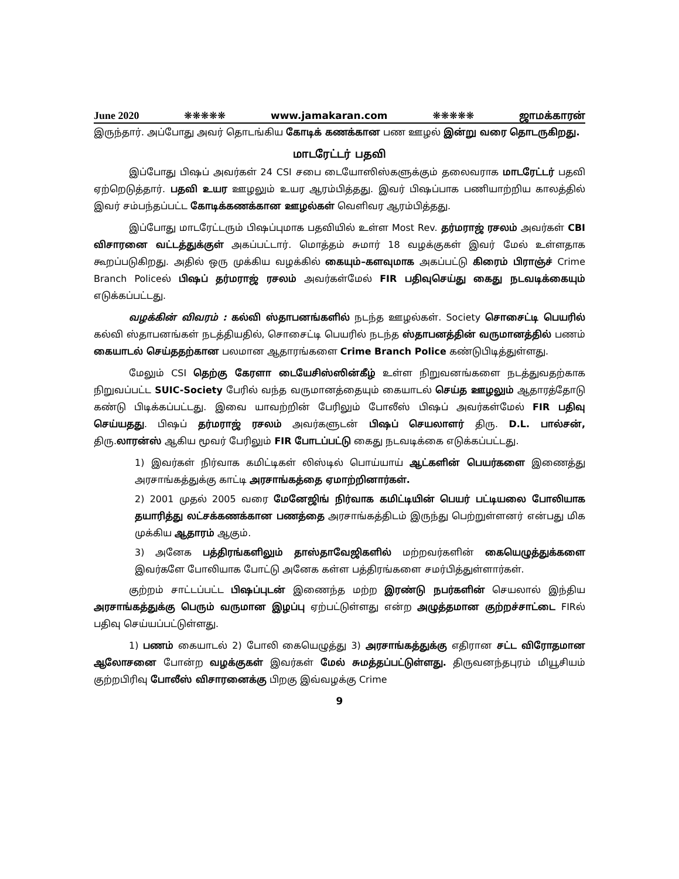June 2020 ❋❋❋❋❋ www.jamakaran.com ❋❋❋❋❋ ஜாமக்காரன்
இருந்தார். அப்போது அவர் தொடங்கிய கோடிக் கணக்கான பண ஊழல் இன்று வரை தொடருகிறது.
மாடரேட்டர் பதவி
இப்போது பிஷப் அவர்கள் 24 CSI சபை டையோஸிஸ்களுக்கும் தலைவராக மாடரேட்டர் பதவி ஏற்றெடுத்தார். பதவி உயர ஊழலும் உயர ஆரம்பித்தது. இவர் பிஷப்பாக பணியாற்றிய காலத்தில் இவர் சம்பந்தப்பட்ட கோடிக்கணக்கான ஊழல்கள் வெளிவர ஆரம்பித்தது.
இப்போது மாடரேட்டரும் பிஷப்புமாக பதவியில் உள்ள Most Rev. தர்மராஜ் ரசலம் அவர்கள் CBI விசாரனை வட்டத்துக்குள் அகப்பட்டார். மொத்தம் சுமார் 18 வழக்குகள் இவர் மேல் உள்ளதாக கூறப்படுகிறது. அதில் ஒரு முக்கிய வழக்கில் கையும்–களவுமாக அகப்பட்டு கிரைம் பிராஞ்ச் Crime Branch Policeல் பிஷப் தர்மராஜ் ரசலம் அவர்கள்மேல் FIR பதிவுசெய்து கைது நடவடிக்கையும் எடுக்கப்பட்டது.
வழக்கின் விவரம் : கல்வி ஸ்தாபனங்களில் நடந்த ஊழல்கள். Society சொசைட்டி பெயரில் கல்வி ஸ்தாபனங்கள் நடத்தியதில், சொசைட்டி பெயரில் நடந்த ஸ்தாபனத்தின் வருமானத்தில் பணம் கையாடல் செய்ததற்கான பலமான ஆதாரங்களை Crime Branch Police கண்டுபிடித்துள்ளது.
மேலும் CSI தெற்கு கேரளா டையேசிஸ்ஸின்கீழ் உள்ள நிறுவனங்களை நடத்துவதற்காக நிறுவப்பட்ட SUIC-Society பேரில் வந்த வருமானத்தையும் கையாடல் செய்த ஊழலும் ஆதாரத்தோடு கண்டு பிடிக்கப்பட்டது. இவை யாவற்றின் பேரிலும் போலீஸ் பிஷப் அவர்கள்மேல் FIR பதிவு செய்யதது. பிஷப் தர்மராஜ் ரசலம் அவர்களுடன் பிஷப் செயலாளர் திரு. D.L. பால்சன், திரு.லாரன்ஸ் ஆகிய மூவர் பேரிலும் FIR போடப்பட்டு கைது நடவடிக்கை எடுக்கப்பட்டது.
1) இவர்கள் நிர்வாக கமிட்டிகள் லிஸ்டில் பொய்யாய் ஆட்களின் பெயர்களை இணைத்து அரசாங்கத்துக்கு காட்டி அரசாங்கத்தை ஏமாற்றினார்கள்.
2) 2001 முதல் 2005 வரை மேனேஜிங் நிர்வாக கமிட்டியின் பெயர் பட்டியலை போலியாக தயாரித்து லட்சக்கணக்கான பணத்தை அரசாங்கத்திடம் இருந்து பெற்றுள்ளனர் என்பது மிக முக்கிய ஆதாரம் ஆகும்.
3) அனேக பத்திரங்களிலும் தாஸ்தாவேஜிகளில் மற்றவர்களின் கையெழுத்துக்களை இவர்களே போலியாக போட்டு அனேக கள்ள பத்திரங்களை சமர்பித்துள்ளார்கள்.
குற்றம் சாட்டப்பட்ட பிஷப்புடன் இணைந்த மற்ற இரண்டு நபர்களின் செயலால் இந்திய அரசாங்கத்துக்கு பெரும் வருமான இழப்பு ஏற்பட்டுள்ளது என்ற அழுத்தமான குற்றச்சாட்டை FIRல் பதிவு செய்யப்பட்டுள்ளது.
1) பணம் கையாடல் 2) போலி கையெழுத்து 3) அரசாங்கத்துக்கு எதிரான சட்ட விரோதமான ஆலோசனை போன்ற வழக்குகள் இவர்கள் மேல் சுமத்தப்பட்டுள்ளது. திருவனந்தபுரம் மியூசியம் குற்றபிரிவு போலீஸ் விசாரனைக்கு பிறகு இவ்வழக்கு Crime
9